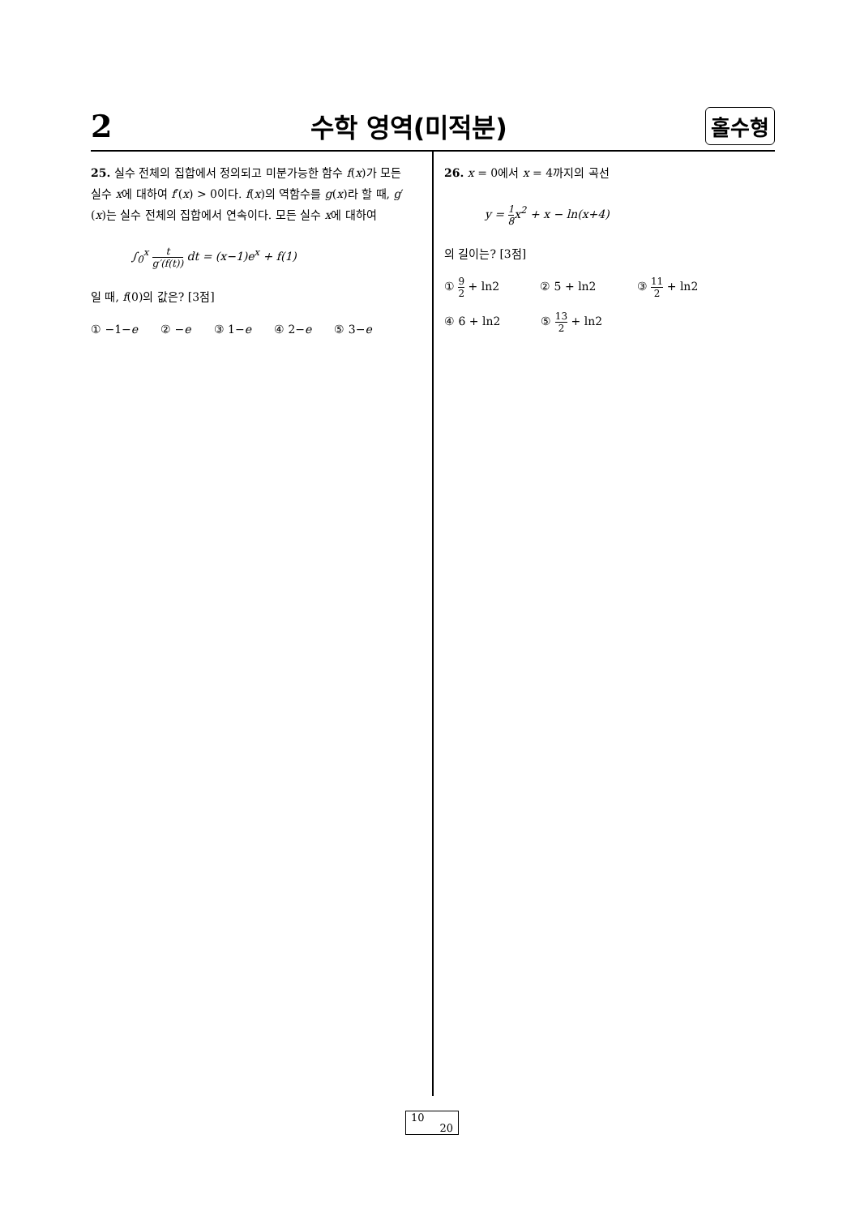2 수학 영역(미적분) 홀수형
25. 실수 전체의 집합에서 정의되고 미분가능한 함수 f(x)가 모든 실수 x에 대하여 f′(x) > 0이다. f(x)의 역함수를 g(x)라 할 때, g′(x)는 실수 전체의 집합에서 연속이다. 모든 실수 x에 대하여
∫<sub>0</sub><sup>x</sup> t g′(f(t)) dt = (x−1)e<sup>x</sup> + f(1)
일 때, f(0)의 값은? [3점]
① −1−e ② −e ③ 1−e ④ 2−e ⑤ 3−e
26. x = 0에서 x = 4까지의 곡선
y = 1 8 x<sup>2</sup> + x − ln(x+4)
의 길이는? [3점]
① 9 2 + ln2 ② 5 + ln2 ③ 11 2 + ln2
④ 6 + ln2 ⑤ 13 2 + ln2
10
20